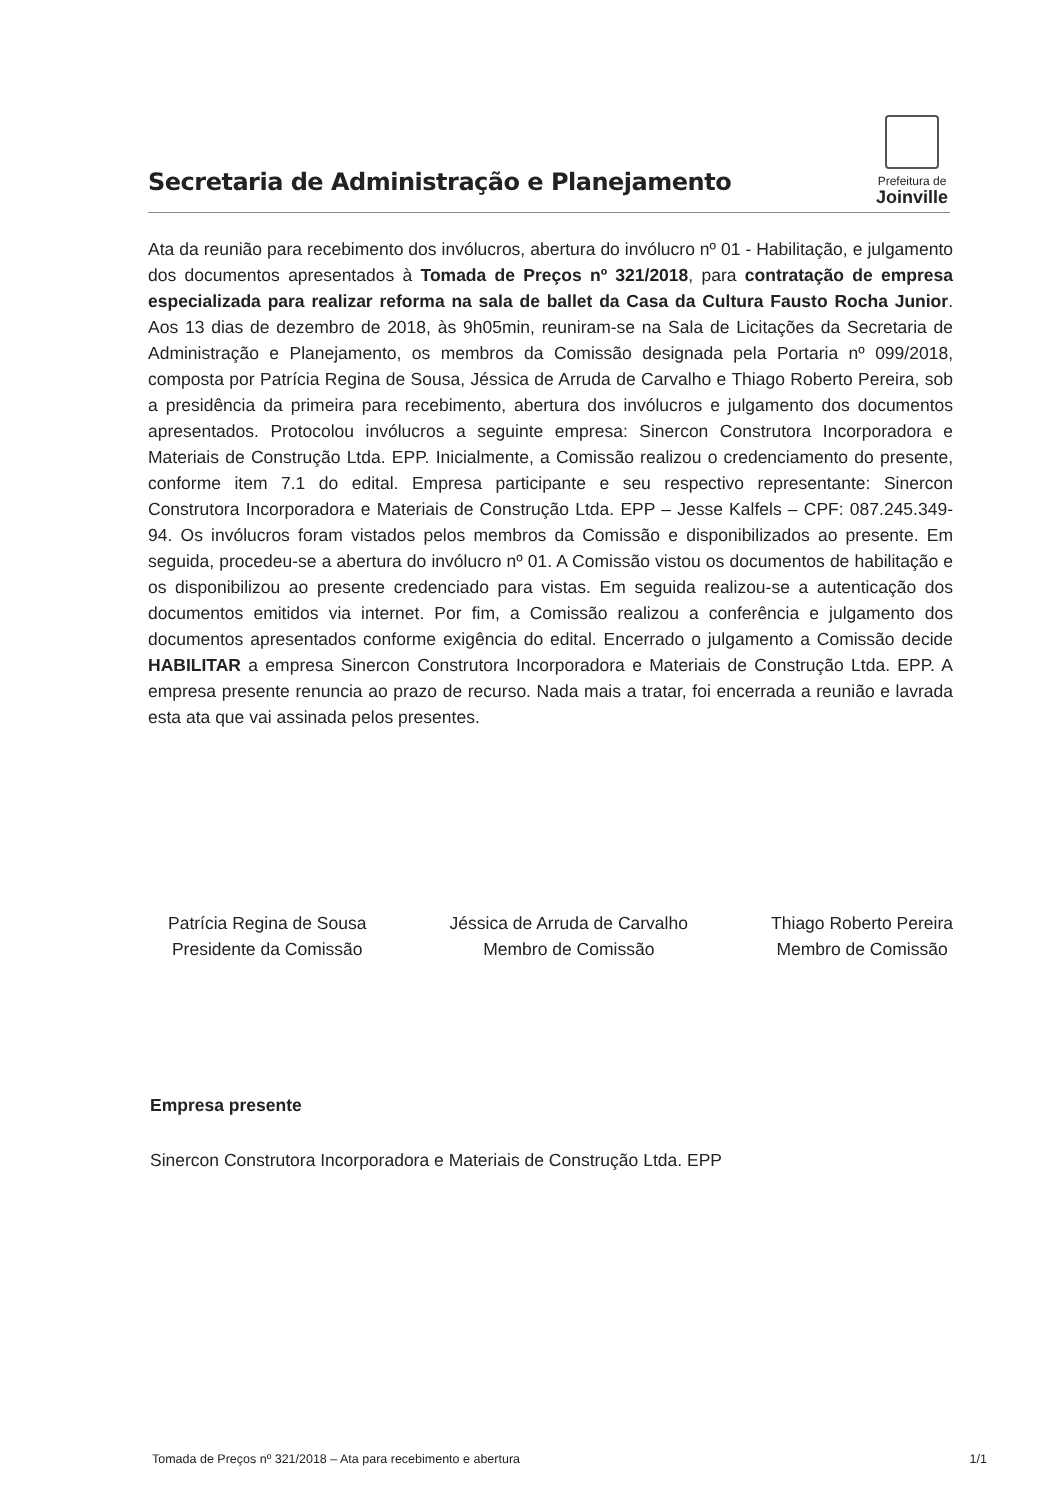Secretaria de Administração e Planejamento
Prefeitura de
Joinville
Ata da reunião para recebimento dos invólucros, abertura do invólucro nº 01 - Habilitação, e julgamento dos documentos apresentados à Tomada de Preços nº 321/2018, para contratação de empresa especializada para realizar reforma na sala de ballet da Casa da Cultura Fausto Rocha Junior. Aos 13 dias de dezembro de 2018, às 9h05min, reuniram-se na Sala de Licitações da Secretaria de Administração e Planejamento, os membros da Comissão designada pela Portaria nº 099/2018, composta por Patrícia Regina de Sousa, Jéssica de Arruda de Carvalho e Thiago Roberto Pereira, sob a presidência da primeira para recebimento, abertura dos invólucros e julgamento dos documentos apresentados. Protocolou invólucros a seguinte empresa: Sinercon Construtora Incorporadora e Materiais de Construção Ltda. EPP. Inicialmente, a Comissão realizou o credenciamento do presente, conforme item 7.1 do edital. Empresa participante e seu respectivo representante: Sinercon Construtora Incorporadora e Materiais de Construção Ltda. EPP – Jesse Kalfels – CPF: 087.245.349-94. Os invólucros foram vistados pelos membros da Comissão e disponibilizados ao presente. Em seguida, procedeu-se a abertura do invólucro nº 01. A Comissão vistou os documentos de habilitação e os disponibilizou ao presente credenciado para vistas. Em seguida realizou-se a autenticação dos documentos emitidos via internet. Por fim, a Comissão realizou a conferência e julgamento dos documentos apresentados conforme exigência do edital. Encerrado o julgamento a Comissão decide HABILITAR a empresa Sinercon Construtora Incorporadora e Materiais de Construção Ltda. EPP. A empresa presente renuncia ao prazo de recurso. Nada mais a tratar, foi encerrada a reunião e lavrada esta ata que vai assinada pelos presentes.
Patrícia Regina de Sousa
Presidente da Comissão
Jéssica de Arruda de Carvalho
Membro de Comissão
Thiago Roberto Pereira
Membro de Comissão
Empresa presente
Sinercon Construtora Incorporadora e Materiais de Construção Ltda. EPP
Tomada de Preços nº 321/2018 – Ata para recebimento e abertura 1/1